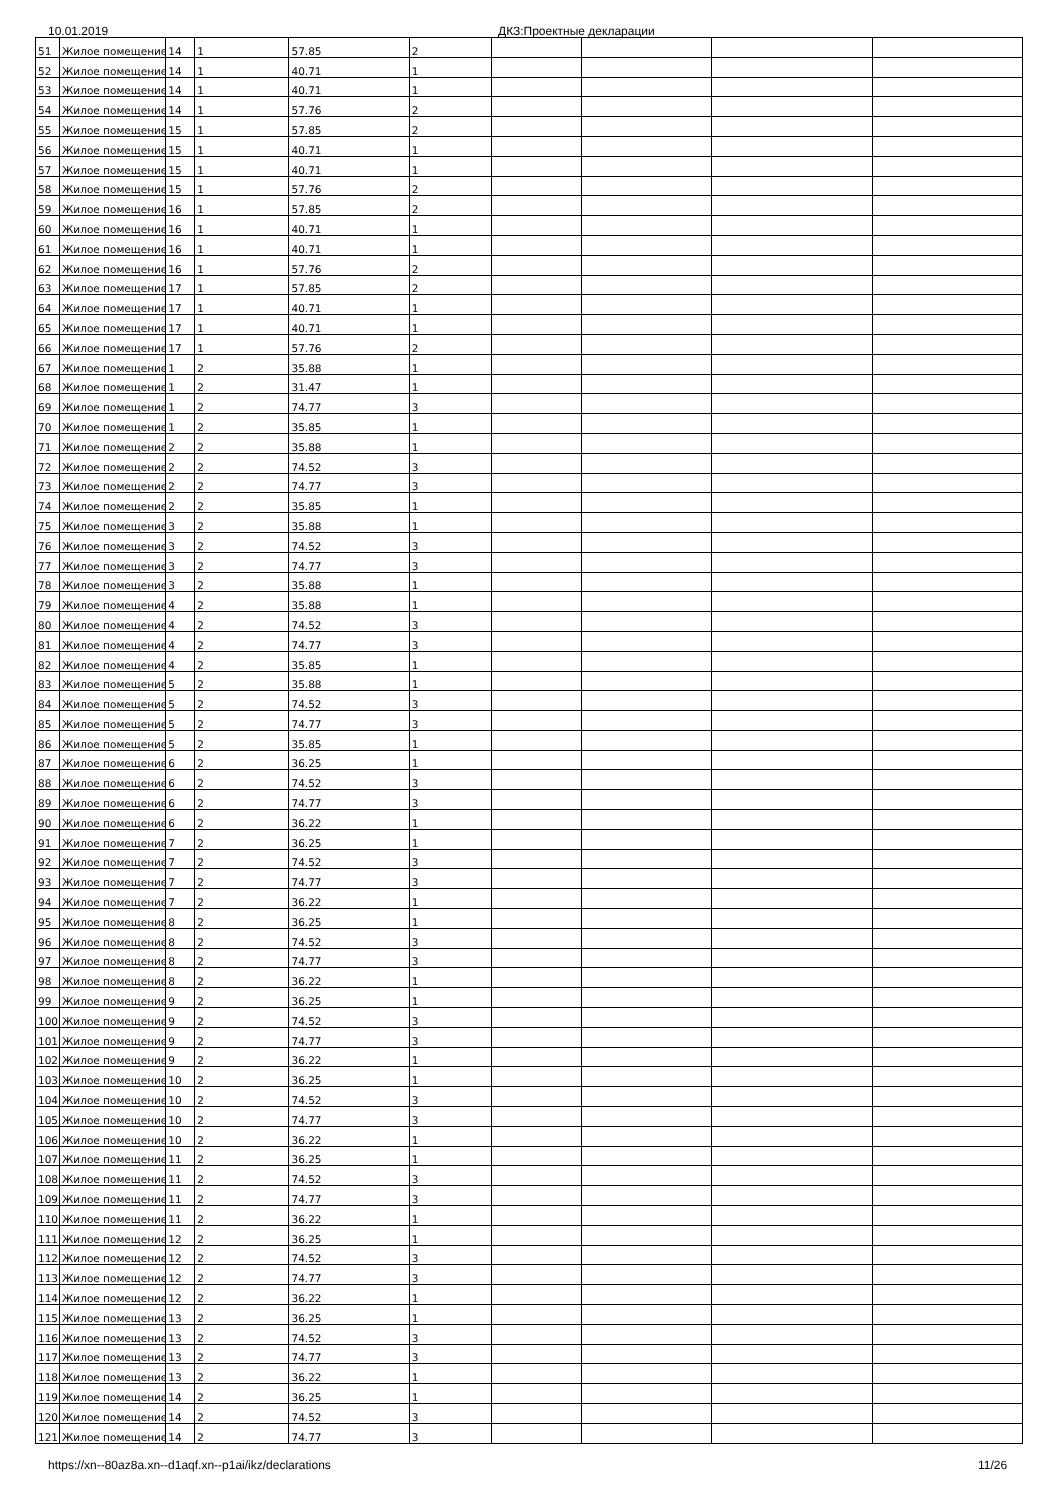10.01.2019 ДКЗ:Проектные декларации
| 51 | Жилое помещение | 14 | 1 | 57.85 | 2 | | | | |
| 52 | Жилое помещение | 14 | 1 | 40.71 | 1 | | | | |
| 53 | Жилое помещение | 14 | 1 | 40.71 | 1 | | | | |
| 54 | Жилое помещение | 14 | 1 | 57.76 | 2 | | | | |
| 55 | Жилое помещение | 15 | 1 | 57.85 | 2 | | | | |
| 56 | Жилое помещение | 15 | 1 | 40.71 | 1 | | | | |
| 57 | Жилое помещение | 15 | 1 | 40.71 | 1 | | | | |
| 58 | Жилое помещение | 15 | 1 | 57.76 | 2 | | | | |
| 59 | Жилое помещение | 16 | 1 | 57.85 | 2 | | | | |
| 60 | Жилое помещение | 16 | 1 | 40.71 | 1 | | | | |
| 61 | Жилое помещение | 16 | 1 | 40.71 | 1 | | | | |
| 62 | Жилое помещение | 16 | 1 | 57.76 | 2 | | | | |
| 63 | Жилое помещение | 17 | 1 | 57.85 | 2 | | | | |
| 64 | Жилое помещение | 17 | 1 | 40.71 | 1 | | | | |
| 65 | Жилое помещение | 17 | 1 | 40.71 | 1 | | | | |
| 66 | Жилое помещение | 17 | 1 | 57.76 | 2 | | | | |
| 67 | Жилое помещение | 1 | 2 | 35.88 | 1 | | | | |
| 68 | Жилое помещение | 1 | 2 | 31.47 | 1 | | | | |
| 69 | Жилое помещение | 1 | 2 | 74.77 | 3 | | | | |
| 70 | Жилое помещение | 1 | 2 | 35.85 | 1 | | | | |
| 71 | Жилое помещение | 2 | 2 | 35.88 | 1 | | | | |
| 72 | Жилое помещение | 2 | 2 | 74.52 | 3 | | | | |
| 73 | Жилое помещение | 2 | 2 | 74.77 | 3 | | | | |
| 74 | Жилое помещение | 2 | 2 | 35.85 | 1 | | | | |
| 75 | Жилое помещение | 3 | 2 | 35.88 | 1 | | | | |
| 76 | Жилое помещение | 3 | 2 | 74.52 | 3 | | | | |
| 77 | Жилое помещение | 3 | 2 | 74.77 | 3 | | | | |
| 78 | Жилое помещение | 3 | 2 | 35.88 | 1 | | | | |
| 79 | Жилое помещение | 4 | 2 | 35.88 | 1 | | | | |
| 80 | Жилое помещение | 4 | 2 | 74.52 | 3 | | | | |
| 81 | Жилое помещение | 4 | 2 | 74.77 | 3 | | | | |
| 82 | Жилое помещение | 4 | 2 | 35.85 | 1 | | | | |
| 83 | Жилое помещение | 5 | 2 | 35.88 | 1 | | | | |
| 84 | Жилое помещение | 5 | 2 | 74.52 | 3 | | | | |
| 85 | Жилое помещение | 5 | 2 | 74.77 | 3 | | | | |
| 86 | Жилое помещение | 5 | 2 | 35.85 | 1 | | | | |
| 87 | Жилое помещение | 6 | 2 | 36.25 | 1 | | | | |
| 88 | Жилое помещение | 6 | 2 | 74.52 | 3 | | | | |
| 89 | Жилое помещение | 6 | 2 | 74.77 | 3 | | | | |
| 90 | Жилое помещение | 6 | 2 | 36.22 | 1 | | | | |
| 91 | Жилое помещение | 7 | 2 | 36.25 | 1 | | | | |
| 92 | Жилое помещение | 7 | 2 | 74.52 | 3 | | | | |
| 93 | Жилое помещение | 7 | 2 | 74.77 | 3 | | | | |
| 94 | Жилое помещение | 7 | 2 | 36.22 | 1 | | | | |
| 95 | Жилое помещение | 8 | 2 | 36.25 | 1 | | | | |
| 96 | Жилое помещение | 8 | 2 | 74.52 | 3 | | | | |
| 97 | Жилое помещение | 8 | 2 | 74.77 | 3 | | | | |
| 98 | Жилое помещение | 8 | 2 | 36.22 | 1 | | | | |
| 99 | Жилое помещение | 9 | 2 | 36.25 | 1 | | | | |
| 100 | Жилое помещение | 9 | 2 | 74.52 | 3 | | | | |
| 101 | Жилое помещение | 9 | 2 | 74.77 | 3 | | | | |
| 102 | Жилое помещение | 9 | 2 | 36.22 | 1 | | | | |
| 103 | Жилое помещение | 10 | 2 | 36.25 | 1 | | | | |
| 104 | Жилое помещение | 10 | 2 | 74.52 | 3 | | | | |
| 105 | Жилое помещение | 10 | 2 | 74.77 | 3 | | | | |
| 106 | Жилое помещение | 10 | 2 | 36.22 | 1 | | | | |
| 107 | Жилое помещение | 11 | 2 | 36.25 | 1 | | | | |
| 108 | Жилое помещение | 11 | 2 | 74.52 | 3 | | | | |
| 109 | Жилое помещение | 11 | 2 | 74.77 | 3 | | | | |
| 110 | Жилое помещение | 11 | 2 | 36.22 | 1 | | | | |
| 111 | Жилое помещение | 12 | 2 | 36.25 | 1 | | | | |
| 112 | Жилое помещение | 12 | 2 | 74.52 | 3 | | | | |
| 113 | Жилое помещение | 12 | 2 | 74.77 | 3 | | | | |
| 114 | Жилое помещение | 12 | 2 | 36.22 | 1 | | | | |
| 115 | Жилое помещение | 13 | 2 | 36.25 | 1 | | | | |
| 116 | Жилое помещение | 13 | 2 | 74.52 | 3 | | | | |
| 117 | Жилое помещение | 13 | 2 | 74.77 | 3 | | | | |
| 118 | Жилое помещение | 13 | 2 | 36.22 | 1 | | | | |
| 119 | Жилое помещение | 14 | 2 | 36.25 | 1 | | | | |
| 120 | Жилое помещение | 14 | 2 | 74.52 | 3 | | | | |
| 121 | Жилое помещение | 14 | 2 | 74.77 | 3 | | | | |
https://xn--80az8a.xn--d1aqf.xn--p1ai/ikz/declarations 11/26